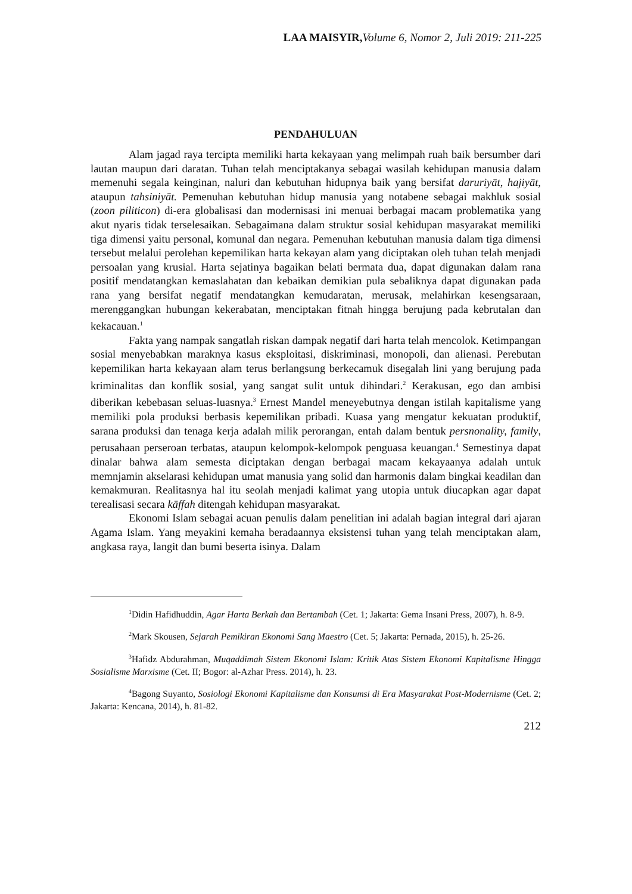LAA MAISYIR, Volume 6, Nomor 2, Juli 2019: 211-225
PENDAHULUAN
Alam jagad raya tercipta memiliki harta kekayaan yang melimpah ruah baik bersumber dari lautan maupun dari daratan. Tuhan telah menciptakanya sebagai wasilah kehidupan manusia dalam memenuhi segala keinginan, naluri dan kebutuhan hidupnya baik yang bersifat daruriyāt, hajiyāt, ataupun tahsiniyāt. Pemenuhan kebutuhan hidup manusia yang notabene sebagai makhluk sosial (zoon piliticon) di-era globalisasi dan modernisasi ini menuai berbagai macam problematika yang akut nyaris tidak terselesaikan. Sebagaimana dalam struktur sosial kehidupan masyarakat memiliki tiga dimensi yaitu personal, komunal dan negara. Pemenuhan kebutuhan manusia dalam tiga dimensi tersebut melalui perolehan kepemilikan harta kekayan alam yang diciptakan oleh tuhan telah menjadi persoalan yang krusial. Harta sejatinya bagaikan belati bermata dua, dapat digunakan dalam rana positif mendatangkan kemaslahatan dan kebaikan demikian pula sebaliknya dapat digunakan pada rana yang bersifat negatif mendatangkan kemudaratan, merusak, melahirkan kesengsaraan, merenggangkan hubungan kekerabatan, menciptakan fitnah hingga berujung pada kebrutalan dan kekacauan.<sup>1</sup>
Fakta yang nampak sangatlah riskan dampak negatif dari harta telah mencolok. Ketimpangan sosial menyebabkan maraknya kasus eksploitasi, diskriminasi, monopoli, dan alienasi. Perebutan kepemilikan harta kekayaan alam terus berlangsung berkecamuk disegalah lini yang berujung pada kriminalitas dan konflik sosial, yang sangat sulit untuk dihindari.<sup>2</sup> Kerakusan, ego dan ambisi diberikan kebebasan seluas-luasnya.<sup>3</sup> Ernest Mandel meneyebutnya dengan istilah kapitalisme yang memiliki pola produksi berbasis kepemilikan pribadi. Kuasa yang mengatur kekuatan produktif, sarana produksi dan tenaga kerja adalah milik perorangan, entah dalam bentuk persnonality, family, perusahaan perseroan terbatas, ataupun kelompok-kelompok penguasa keuangan.<sup>4</sup> Semestinya dapat dinalar bahwa alam semesta diciptakan dengan berbagai macam kekayaanya adalah untuk memnjamin akselarasi kehidupan umat manusia yang solid dan harmonis dalam bingkai keadilan dan kemakmuran. Realitasnya hal itu seolah menjadi kalimat yang utopia untuk diucapkan agar dapat terealisasi secara kāffah ditengah kehidupan masyarakat.
Ekonomi Islam sebagai acuan penulis dalam penelitian ini adalah bagian integral dari ajaran Agama Islam. Yang meyakini kemaha beradaannya eksistensi tuhan yang telah menciptakan alam, angkasa raya, langit dan bumi beserta isinya. Dalam
<sup>1</sup> Didin Hafidhuddin, Agar Harta Berkah dan Bertambah (Cet. 1; Jakarta: Gema Insani Press, 2007), h. 8-9.
<sup>2</sup> Mark Skousen, Sejarah Pemikiran Ekonomi Sang Maestro (Cet. 5; Jakarta: Pernada, 2015), h. 25-26.
<sup>3</sup> Hafidz Abdurahman, Muqaddimah Sistem Ekonomi Islam: Kritik Atas Sistem Ekonomi Kapitalisme Hingga Sosialisme Marxisme (Cet. II; Bogor: al-Azhar Press. 2014), h. 23.
<sup>4</sup> Bagong Suyanto, Sosiologi Ekonomi Kapitalisme dan Konsumsi di Era Masyarakat Post-Modernisme (Cet. 2; Jakarta: Kencana, 2014), h. 81-82.
212